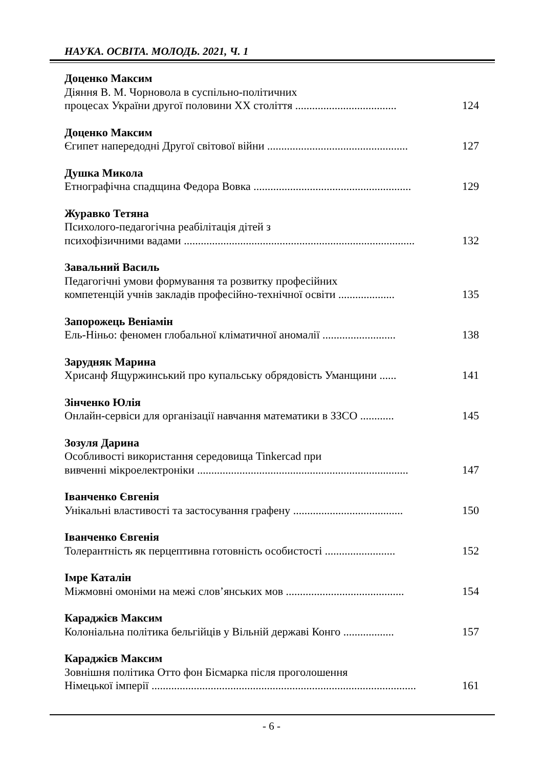НАУКА. ОСВІТА. МОЛОДЬ. 2021, Ч. 1
Доценко Максим
Діяння В. М. Чорновола в суспільно-політичних
процесах України другої половини XX століття .................................... 124
Доценко Максим
Єгипет напередодні Другої світової війни .................................................. 127
Душка Микола
Етнографічна спадщина Федора Вовка ........................................................ 129
Журавко Тетяна
Психолого-педагогічна реабілітація дітей з
психофізичними вадами .................................................................................. 132
Завальний Василь
Педагогічні умови формування та розвитку професійних
компетенцій учнів закладів професійно-технічної освіти .................... 135
Запорожець Веніамін
Ель-Ніньо: феномен глобальної кліматичної аномалії .......................... 138
Зарудняк Марина
Хрисанф Ящуржинський про купальську обрядовість Уманщини ...... 141
Зінченко Юлія
Онлайн-сервіси для організації навчання математики в ЗЗСО ............ 145
Зозуля Дарина
Особливості використання середовища Tinkercad при
вивченні мікроелектроніки ........................................................................... 147
Іванченко Євгенія
Унікальні властивості та застосування графену ....................................... 150
Іванченко Євгенія
Толерантність як перцептивна готовність особистості ......................... 152
Імре Каталін
Міжмовні омоніми на межі слов’янських мов .......................................... 154
Караджієв Максим
Колоніальна політика бельгійців у Вільній державі Конго .................. 157
Караджієв Максим
Зовнішня політика Отто фон Бісмарка після проголошення
Німецької імперії .............................................................................................. 161
- 6 -